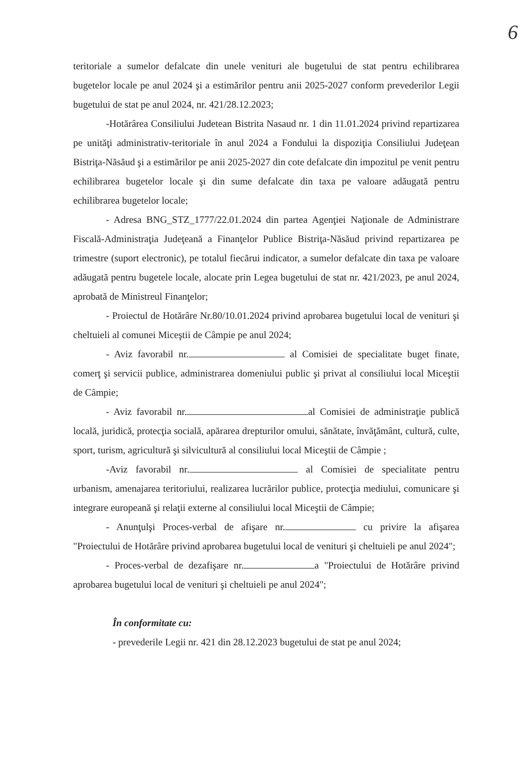6
teritoriale a sumelor defalcate din unele venituri ale bugetului de stat pentru echilibrarea bugetelor locale pe anul 2024 şi a estimărilor pentru anii 2025-2027 conform prevederilor Legii bugetului de stat pe anul 2024, nr. 421/28.12.2023;
-Hotărârea Consiliului Judetean Bistrita Nasaud nr. 1 din 11.01.2024 privind repartizarea pe unităţi administrativ-teritoriale în anul 2024 a Fondului la dispoziţia Consiliului Judeţean Bistriţa-Năsăud şi a estimărilor pe anii 2025-2027 din cote defalcate din impozitul pe venit pentru echilibrarea bugetelor locale şi din sume defalcate din taxa pe valoare adăugată pentru echilibrarea bugetelor locale;
- Adresa BNG_STZ_1777/22.01.2024 din partea Agenţiei Naţionale de Administrare Fiscală-Administraţia Judeţeană a Finanţelor Publice Bistriţa-Năsăud privind repartizarea pe trimestre (suport electronic), pe totalul fiecărui indicator, a sumelor defalcate din taxa pe valoare adăugată pentru bugetele locale, alocate prin Legea bugetului de stat nr. 421/2023, pe anul 2024, aprobată de Ministreul Finanţelor;
- Proiectul de Hotărâre Nr.80/10.01.2024 privind aprobarea bugetului local de venituri şi cheltuieli al comunei Miceştii de Câmpie pe anul 2024;
- Aviz favorabil nr. al Comisiei de specialitate buget finate, comerţ şi servicii publice, administrarea domeniului public şi privat al consiliului local Miceştii de Câmpie;
- Aviz favorabil nr. al Comisiei de administraţie publică locală, juridică, protecţia socială, apărarea drepturilor omului, sănătate, învăţământ, cultură, culte, sport, turism, agricultură şi silvicultură al consiliului local Miceştii de Câmpie ;
-Aviz favorabil nr. al Comisiei de specialitate pentru urbanism, amenajarea teritoriului, realizarea lucrărilor publice, protecţia mediului, comunicare şi integrare europeană şi relaţii externe al consiliului local Miceştii de Câmpie;
- Anunţulşi Proces-verbal de afişare nr. cu privire la afişarea "Proiectului de Hotărâre privind aprobarea bugetului local de venituri şi cheltuieli pe anul 2024";
- Proces-verbal de dezafişare nr. a "Proiectului de Hotărâre privind aprobarea bugetului local de venituri şi cheltuieli pe anul 2024";
În conformitate cu:
- prevederile Legii nr. 421 din 28.12.2023 bugetului de stat pe anul 2024;